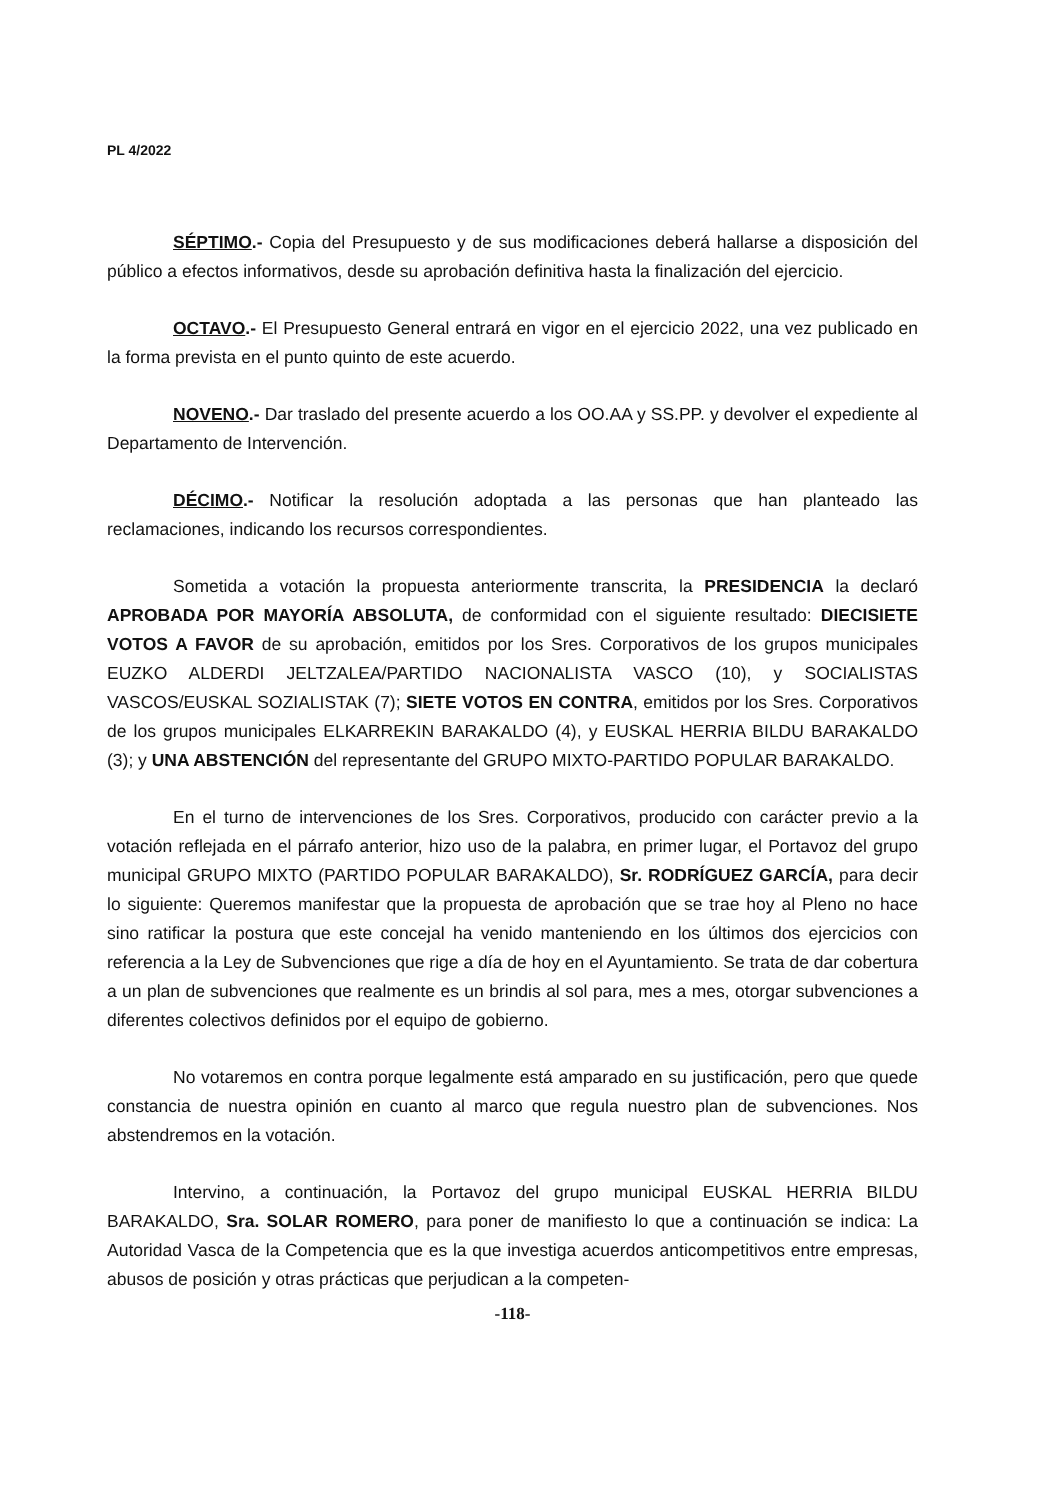PL 4/2022
SÉPTIMO.- Copia del Presupuesto y de sus modificaciones deberá hallarse a disposición del público a efectos informativos, desde su aprobación definitiva hasta la finalización del ejercicio.
OCTAVO.- El Presupuesto General entrará en vigor en el ejercicio 2022, una vez publicado en la forma prevista en el punto quinto de este acuerdo.
NOVENO.- Dar traslado del presente acuerdo a los OO.AA y SS.PP. y devolver el expediente al Departamento de Intervención.
DÉCIMO.- Notificar la resolución adoptada a las personas que han planteado las reclamaciones, indicando los recursos correspondientes.
Sometida a votación la propuesta anteriormente transcrita, la PRESIDENCIA la declaró APROBADA POR MAYORÍA ABSOLUTA, de conformidad con el siguiente resultado: DIECISIETE VOTOS A FAVOR de su aprobación, emitidos por los Sres. Corporativos de los grupos municipales EUZKO ALDERDI JELTZALEA/PARTIDO NACIONALISTA VASCO (10), y SOCIALISTAS VASCOS/EUSKAL SOZIALISTAK (7); SIETE VOTOS EN CONTRA, emitidos por los Sres. Corporativos de los grupos municipales ELKARREKIN BARAKALDO (4), y EUSKAL HERRIA BILDU BARAKALDO (3); y UNA ABSTENCIÓN del representante del GRUPO MIXTO-PARTIDO POPULAR BARAKALDO.
En el turno de intervenciones de los Sres. Corporativos, producido con carácter previo a la votación reflejada en el párrafo anterior, hizo uso de la palabra, en primer lugar, el Portavoz del grupo municipal GRUPO MIXTO (PARTIDO POPULAR BARAKALDO), Sr. RODRÍGUEZ GARCÍA, para decir lo siguiente: Queremos manifestar que la propuesta de aprobación que se trae hoy al Pleno no hace sino ratificar la postura que este concejal ha venido manteniendo en los últimos dos ejercicios con referencia a la Ley de Subvenciones que rige a día de hoy en el Ayuntamiento. Se trata de dar cobertura a un plan de subvenciones que realmente es un brindis al sol para, mes a mes, otorgar subvenciones a diferentes colectivos definidos por el equipo de gobierno.
No votaremos en contra porque legalmente está amparado en su justificación, pero que quede constancia de nuestra opinión en cuanto al marco que regula nuestro plan de subvenciones. Nos abstendremos en la votación.
Intervino, a continuación, la Portavoz del grupo municipal EUSKAL HERRIA BILDU BARAKALDO, Sra. SOLAR ROMERO, para poner de manifiesto lo que a continuación se indica: La Autoridad Vasca de la Competencia que es la que investiga acuerdos anticompetitivos entre empresas, abusos de posición y otras prácticas que perjudican a la competen-
-118-